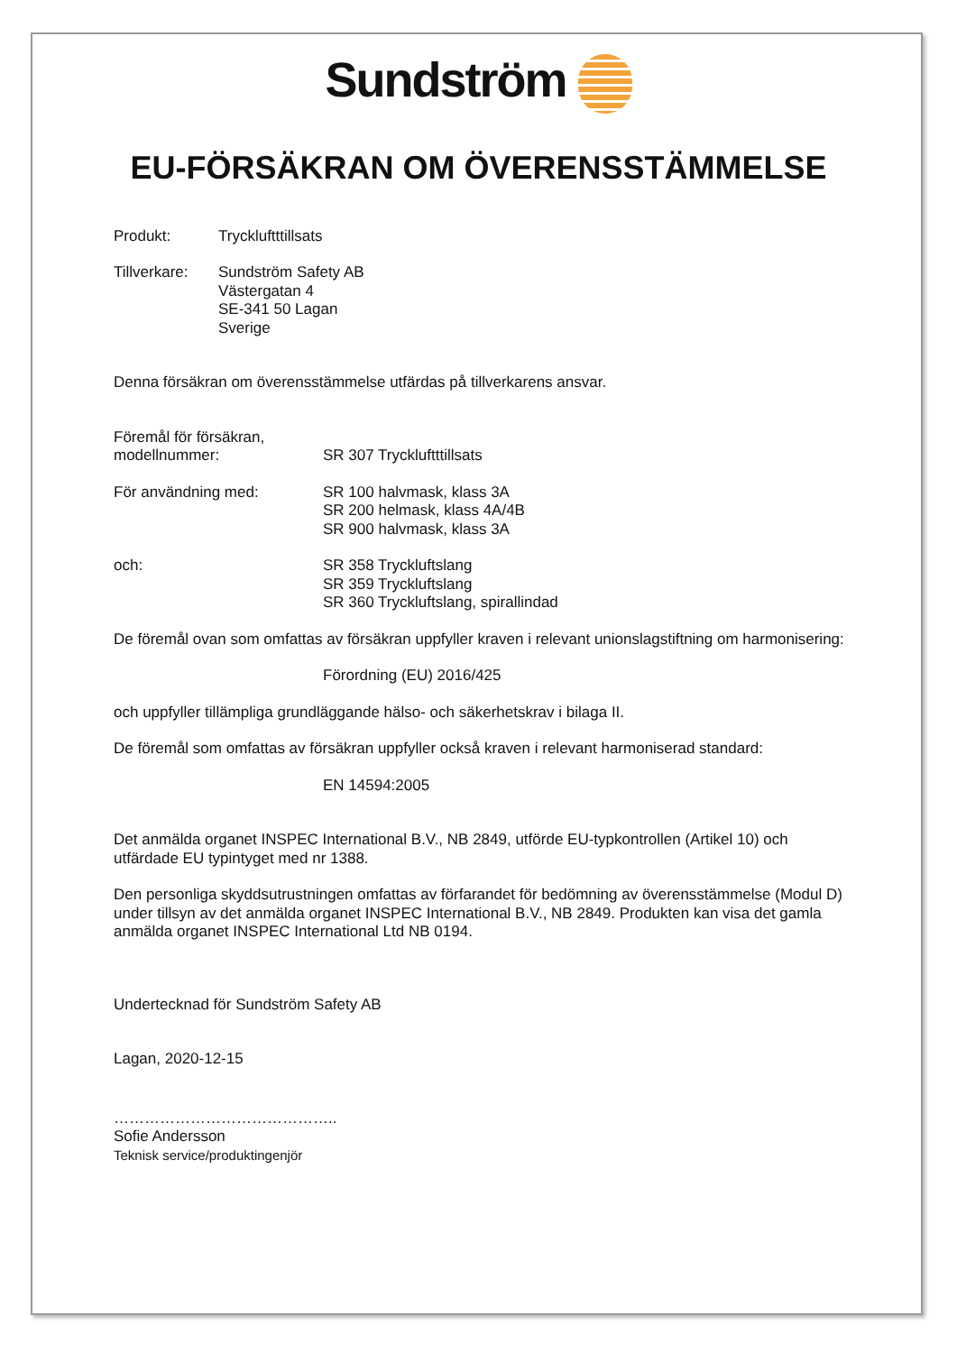Sundström
EU-FÖRSÄKRAN OM ÖVERENSSTÄMMELSE
Produkt: Tryckluftttillsats
Tillverkare:
Sundström Safety AB
Västergatan 4
SE-341 50 Lagan
Sverige
Denna försäkran om överensstämmelse utfärdas på tillverkarens ansvar.
Föremål för försäkran,
modellnummer:
SR 307 Tryckluftttillsats
För användning med: SR 100 halvmask, klass 3A
SR 200 helmask, klass 4A/4B
SR 900 halvmask, klass 3A
och: SR 358 Tryckluftslang
SR 359 Tryckluftslang
SR 360 Tryckluftslang, spirallindad
De föremål ovan som omfattas av försäkran uppfyller kraven i relevant unionslagstiftning om harmonisering:
Förordning (EU) 2016/425
och uppfyller tillämpliga grundläggande hälso- och säkerhetskrav i bilaga II.
De föremål som omfattas av försäkran uppfyller också kraven i relevant harmoniserad standard:
EN 14594:2005
Det anmälda organet INSPEC International B.V., NB 2849, utförde EU-typkontrollen (Artikel 10) och
utfärdade EU typintyget med nr 1388.
Den personliga skyddsutrustningen omfattas av förfarandet för bedömning av överensstämmelse (Modul D)
under tillsyn av det anmälda organet INSPEC International B.V., NB 2849. Produkten kan visa det gamla
anmälda organet INSPEC International Ltd NB 0194.
Undertecknad för Sundström Safety AB
Lagan, 2020-12-15
……………………………………..
Sofie Andersson
Teknisk service/produktingenjör